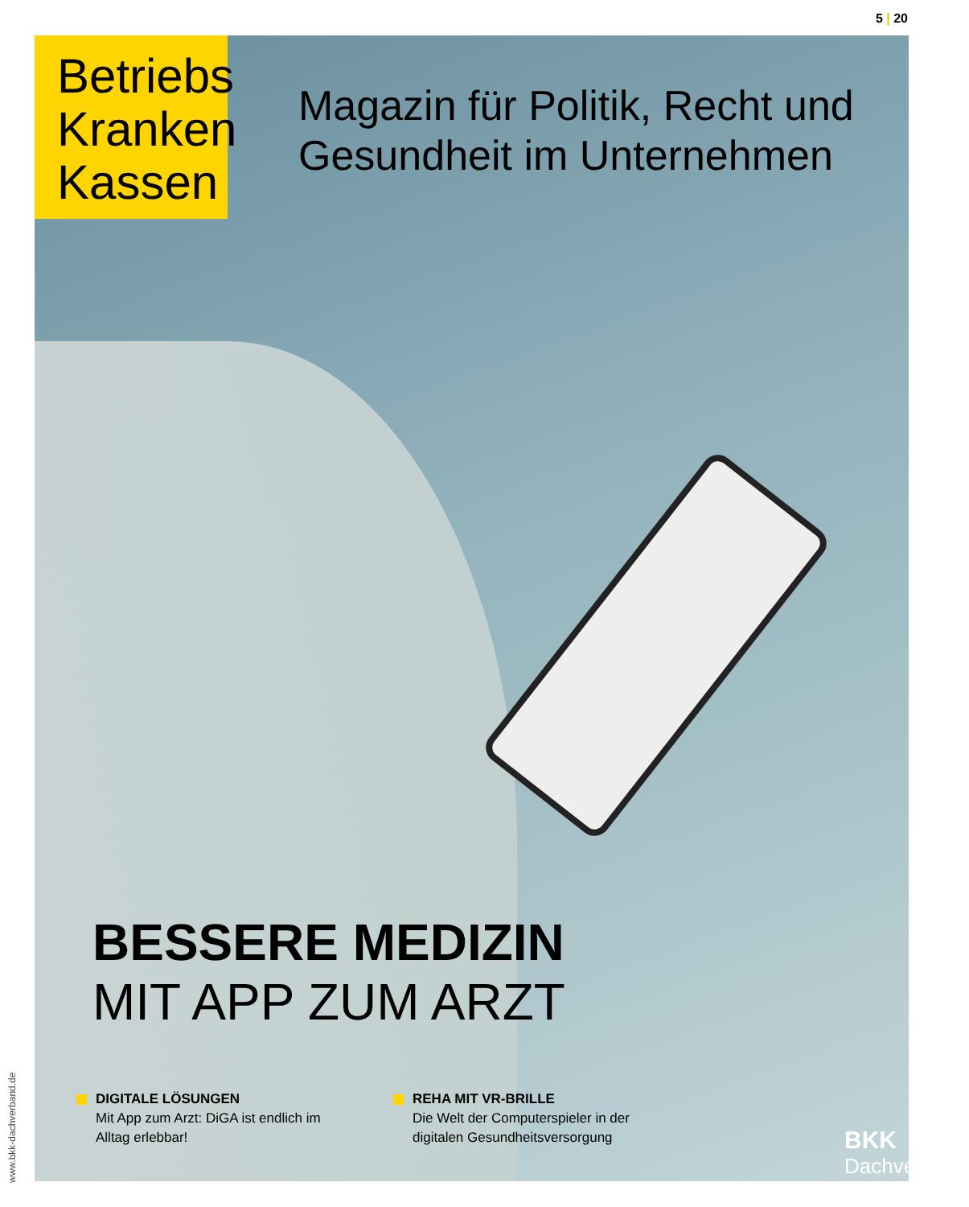5 | 20
Betriebs
Kranken
Kassen
Magazin für Politik, Recht und
Gesundheit im Unternehmen
BESSERE MEDIZIN
MIT APP ZUM ARZT
DIGITALE LÖSUNGEN
Mit App zum Arzt: DiGA ist endlich im Alltag erlebbar!
REHA MIT VR-BRILLE
Die Welt der Computerspieler in der digitalen Gesundheitsversorgung
BKK
Dachverband
www.bkk-dachverband.de